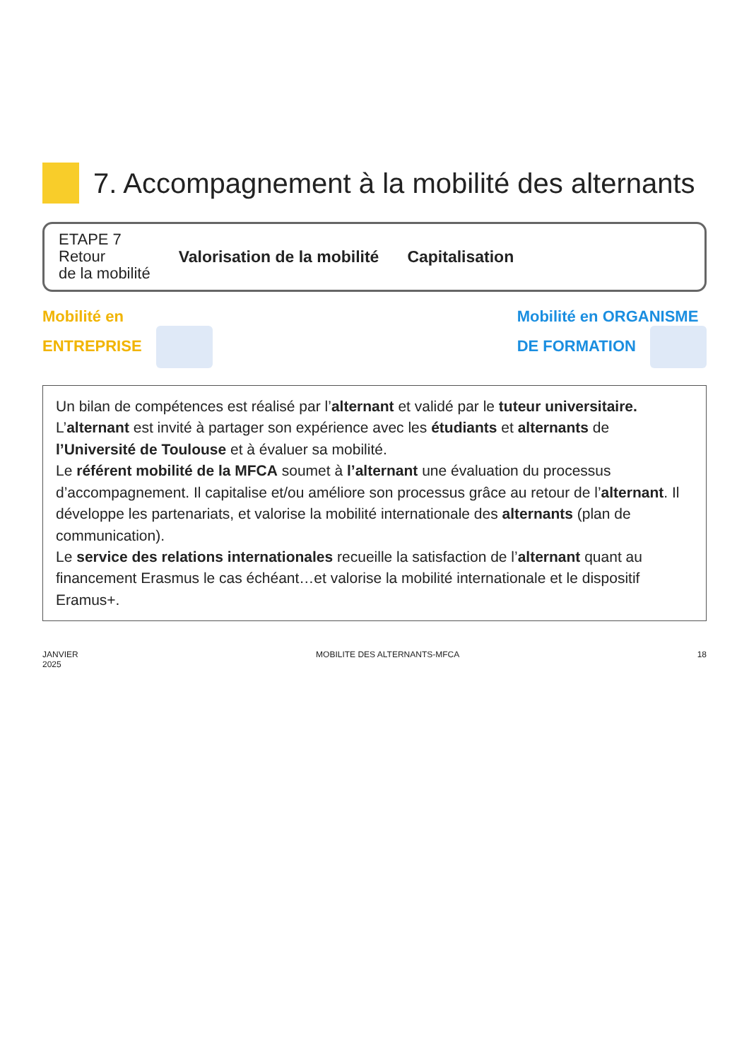7. Accompagnement à la mobilité des alternants
ETAPE 7
Retour
de la mobilité
Valorisation de la mobilité Capitalisation
Mobilité en
ENTREPRISE
Mobilité en ORGANISME
DE FORMATION
Un bilan de compétences est réalisé par l’alternant et validé par le tuteur universitaire.
L’alternant est invité à partager son expérience avec les étudiants et alternants de l’Université de Toulouse et à évaluer sa mobilité.
Le référent mobilité de la MFCA soumet à l’alternant une évaluation du processus d’accompagnement. Il capitalise et/ou améliore son processus grâce au retour de l’alternant. Il développe les partenariats, et valorise la mobilité internationale des alternants (plan de communication).
Le service des relations internationales recueille la satisfaction de l’alternant quant au financement Erasmus le cas échéant…et valorise la mobilité internationale et le dispositif Eramus+.
JANVIER
2025 MOBILITE DES ALTERNANTS-MFCA 18